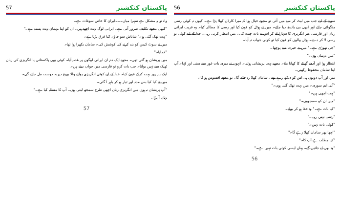پاکستان کنکشنز 56
سونے کے لیے جب میں لیٹ کر سے میں آئی تو مجھے خیال ہوا کہ میرا کارڈن کھلا پڑا ہے۔ کیوں نہ کوئی رسی منگوائی جائے اور ابھی سے باندھ دیا جائے۔ میں نے ہوٹل کو فون کیا اور رسی کا مطالبہ کیا۔ وہ غریب ایرانی زبان اور فارسی غیر انگریزی کا سہارا لے کر اس نے بات چیت کی۔ میں انتظار کرتی رہی۔ خدا کے لیے کوئی تو رسی لا کر دے۔ ہوٹل والوں کو فون کیا تو کوئی جواب نہ آیا۔
"جی تھوڑی ہے۔" میں نے حیرت سے پوچھا۔
"میں مہمان ہوں۔"
انتظار ہوا اور آدھے گھنٹے کا کھانا ملا۔ مجھے بہت پریشانی ہوئی۔ انہوں نے میری بات غور سے سنی اور کہا۔ آپ اپنا سامان محفوظ رکھیں۔
میں اور آپ دونوں ہی اس کو دیکھ رہے تھے۔ سامان کھلا رہ جائے گا۔ تو مجھے افسوس ہو گا۔
"آئی ایم سوری۔ میں بہت تھک گئی ہوں۔"
"بہت اچھی ہیں۔"
"میں ان کو سمجھوں۔"
"کیا بات ہے۔" وہ خفا ہو کر بولے۔
"رسی نہیں رہی۔"
"کوئی بات نہیں۔"
"اچھا پھر سامان کھلا رہے گا۔"
"کیا مطلب ہے آپ کا۔"
"وہ بھی لے جائیں گے۔ یہاں ایسی کوئی بات نہیں ہے۔"
56
پاکستان کنکشنز 57
واہ تو یہ مشکل ہے سہرا میاں۔۔۔ایران کا خاص سوغات ہے۔
"کبھی مجھے تکلیف ضرور آتی ہے۔ ایرانی لوگ بہت اچھے ہیں۔ ان کو اپنا مہمان بہت پسند ہے۔"
"بہت تھک گئی ہو۔" شاباش سو جاؤ۔ کیا فرق پڑتا ہے۔
میں نے سوٹ کیس کو بند کرنے کی کوشش کی۔ سامان بکھرا ہوا تھا۔
"خدایا۔"
میں پریشان ہو گئی تھی۔ مجھے ایک دم ان ایرانی لوگوں پر غصہ آیا۔ کوئی بھی پاکستانی یا انگریزی کی زبان ٹھیک سے نہیں بولتا۔ جب بات کرو تو فارسی میں جواب دیتے ہیں۔
ایک بار پھر بہت کرکے فون کیا۔ خدا کے لیے کوئی انگریزی بولنے والا بھیج دیں۔ دوست مل جائے گی۔
میں نے کیا کیا بس مدد اور تیار ہو کر باہر آ گئی۔
"آپ پریشان نہ ہوں میں انگریزی زبان اچھی طرح سمجھ لیتی ہوں۔ آپ کا مسئلہ کیا ہے۔"
یہاں آ پڑا۔
57